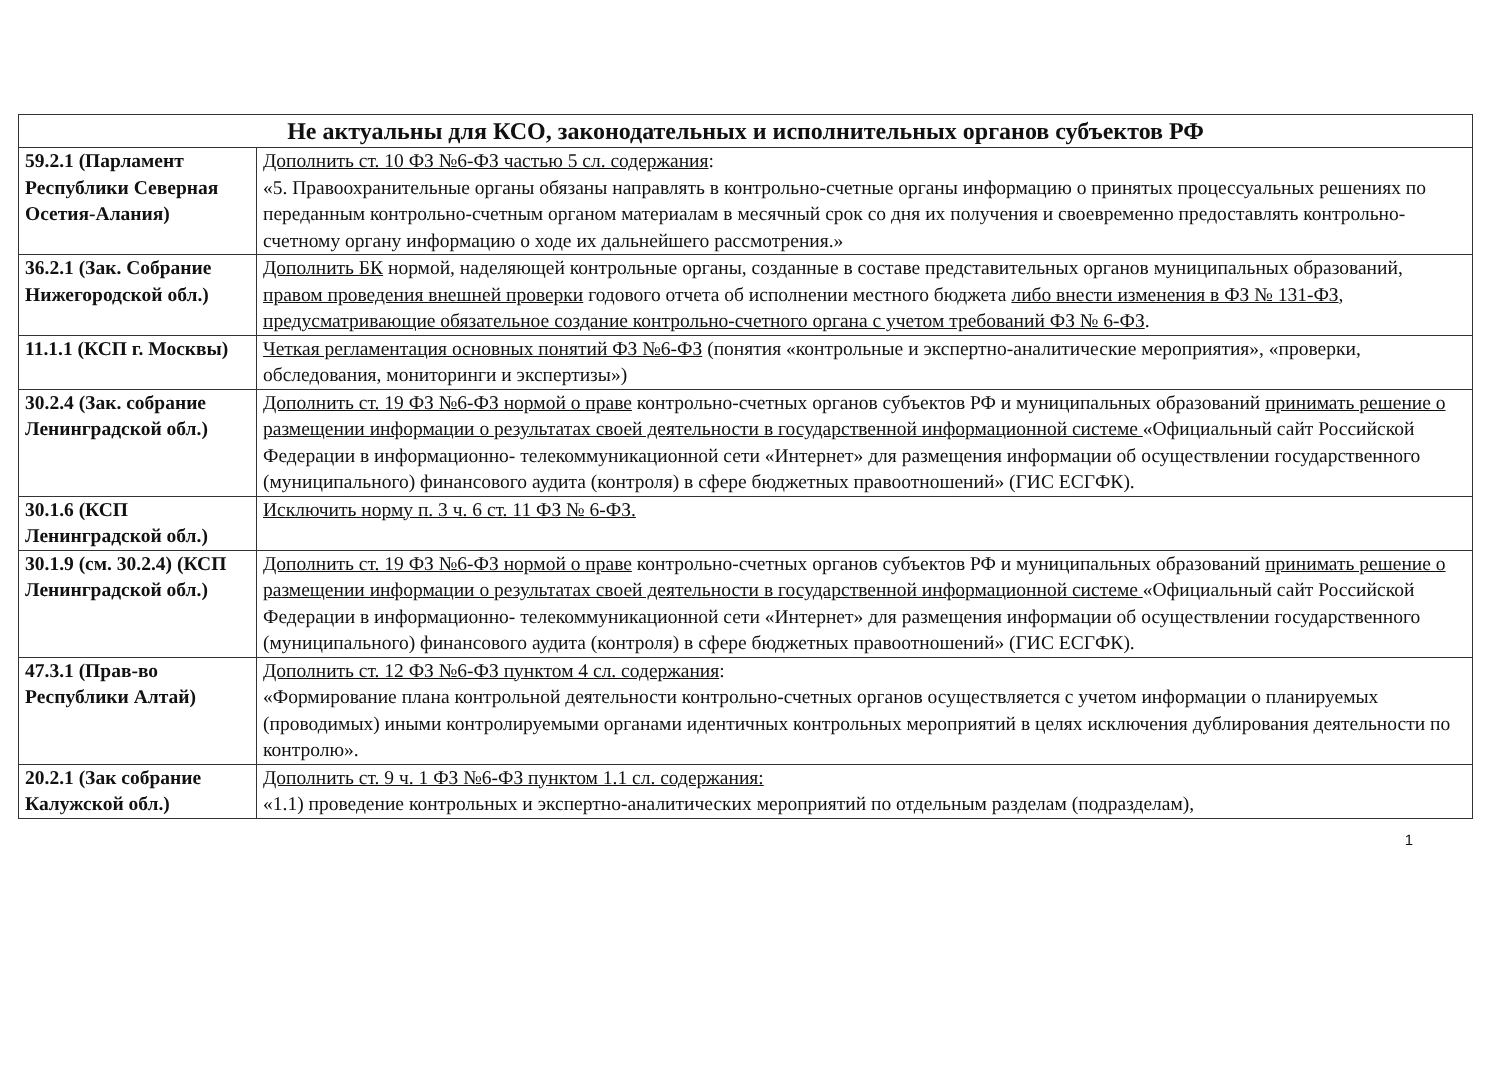| Не актуальны для КСО, законодательных и исполнительных органов субъектов РФ | |
| --- | --- |
| 59.2.1 (Парламент Республики Северная Осетия-Алания) | Дополнить ст. 10 ФЗ №6-ФЗ частью 5 сл. содержания : «5. Правоохранительные органы обязаны направлять в контрольно-счетные органы информацию о принятых процессуальных решениях по переданным контрольно-счетным органом материалам в месячный срок со дня их получения и своевременно предоставлять контрольно-счетному органу информацию о ходе их дальнейшего рассмотрения.» |
| 36.2.1 (Зак. Собрание Нижегородской обл.) | Дополнить БК нормой, наделяющей контрольные органы, созданные в составе представительных органов муниципальных образований, правом проведения внешней проверки годового отчета об исполнении местного бюджета либо внести изменения в ФЗ № 131-ФЗ , предусматривающие обязательное создание контрольно-счетного органа с учетом требований ФЗ № 6-ФЗ . |
| 11.1.1 (КСП г. Москвы) | Четкая регламентация основных понятий ФЗ №6-ФЗ (понятия «контрольные и экспертно-аналитические мероприятия», «проверки, обследования, мониторинги и экспертизы») |
| 30.2.4 (Зак. собрание Ленинградской обл.) | Дополнить ст. 19 ФЗ №6-ФЗ нормой о праве контрольно-счетных органов субъектов РФ и муниципальных образований принимать решение о размещении информации о результатах своей деятельности в государственной информационной системе «Официальный сайт Российской Федерации в информационно- телекоммуникационной сети «Интернет» для размещения информации об осуществлении государственного (муниципального) финансового аудита (контроля) в сфере бюджетных правоотношений» (ГИС ЕСГФК). |
| 30.1.6 (КСП Ленинградской обл.) | Исключить норму п. 3 ч. 6 ст. 11 ФЗ № 6-ФЗ. |
| 30.1.9 (см. 30.2.4) (КСП Ленинградской обл.) | Дополнить ст. 19 ФЗ №6-ФЗ нормой о праве контрольно-счетных органов субъектов РФ и муниципальных образований принимать решение о размещении информации о результатах своей деятельности в государственной информационной системе «Официальный сайт Российской Федерации в информационно- телекоммуникационной сети «Интернет» для размещения информации об осуществлении государственного (муниципального) финансового аудита (контроля) в сфере бюджетных правоотношений» (ГИС ЕСГФК). |
| 47.3.1 (Прав-во Республики Алтай) | Дополнить ст. 12 ФЗ №6-ФЗ пунктом 4 сл. содержания : «Формирование плана контрольной деятельности контрольно-счетных органов осуществляется с учетом информации о планируемых (проводимых) иными контролируемыми органами идентичных контрольных мероприятий в целях исключения дублирования деятельности по контролю». |
| 20.2.1 (Зак собрание Калужской обл.) | Дополнить ст. 9 ч. 1 ФЗ №6-ФЗ пунктом 1.1 сл. содержания: «1.1) проведение контрольных и экспертно-аналитических мероприятий по отдельным разделам (подразделам), |
1